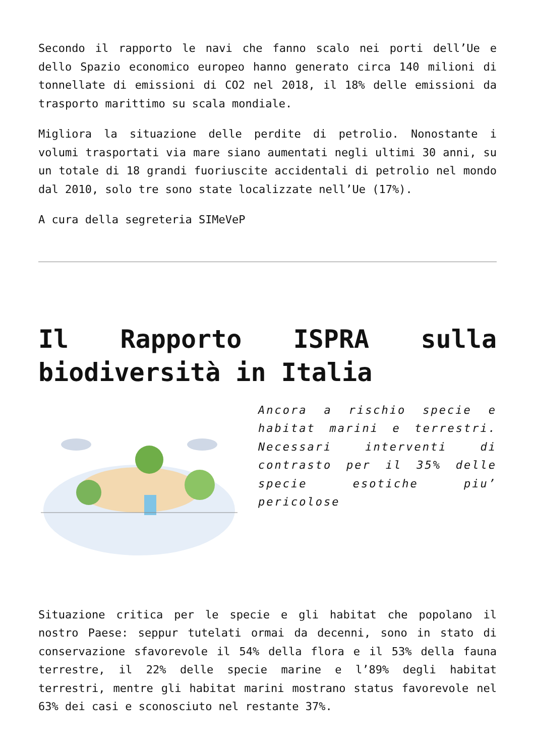Secondo il rapporto le navi che fanno scalo nei porti dell’Ue e dello Spazio economico europeo hanno generato circa 140 milioni di tonnellate di emissioni di CO2 nel 2018, il 18% delle emissioni da trasporto marittimo su scala mondiale.
Migliora la situazione delle perdite di petrolio. Nonostante i volumi trasportati via mare siano aumentati negli ultimi 30 anni, su un totale di 18 grandi fuoriuscite accidentali di petrolio nel mondo dal 2010, solo tre sono state localizzate nell’Ue (17%).
A cura della segreteria SIMeVeP
Il Rapporto ISPRA sulla biodiversità in Italia
Ancora a rischio specie e habitat marini e terrestri. Necessari interventi di contrasto per il 35% delle specie esotiche piu’ pericolose
Situazione critica per le specie e gli habitat che popolano il nostro Paese: seppur tutelati ormai da decenni, sono in stato di conservazione sfavorevole il 54% della flora e il 53% della fauna terrestre, il 22% delle specie marine e l’89% degli habitat terrestri, mentre gli habitat marini mostrano status favorevole nel 63% dei casi e sconosciuto nel restante 37%.